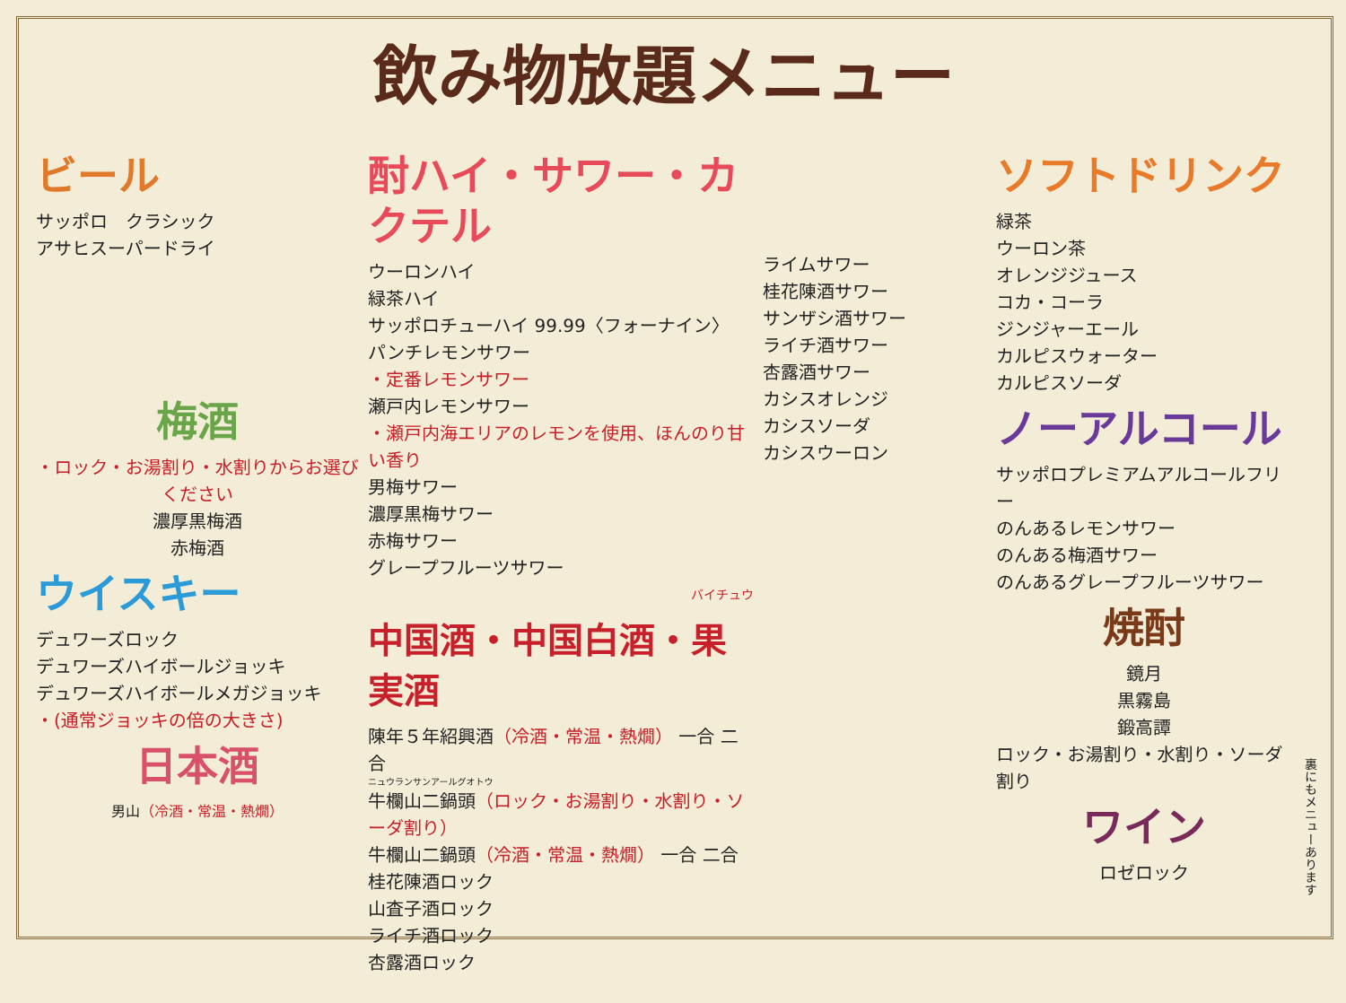飲み物放題メニュー
ビール
サッポロ　クラシック
アサヒスーパードライ
梅酒
・ロック・お湯割り・水割りからお選びください
濃厚黒梅酒
赤梅酒
ウイスキー
デュワーズロック
デュワーズハイボールジョッキ
デュワーズハイボールメガジョッキ
・(通常ジョッキの倍の大きさ)
日本酒
男山（冷酒・常温・熱燗）
酎ハイ・サワー・カクテル
ウーロンハイ
緑茶ハイ
サッポロチューハイ 99.99〈フォーナイン〉
パンチレモンサワー
・定番レモンサワー
瀬戸内レモンサワー
・瀬戸内海エリアのレモンを使用、ほんのり甘い香り
男梅サワー
濃厚黒梅サワー
赤梅サワー
グレープフルーツサワー
バイチュウ
中国酒・中国白酒・果実酒
陳年５年紹興酒（冷酒・常温・熱燗） 一合 二合
ニュウランサンアールグオトウ
牛欄山二鍋頭（ロック・お湯割り・水割り・ソーダ割り）
牛欄山二鍋頭（冷酒・常温・熱燗） 一合 二合
桂花陳酒ロック
山査子酒ロック
ライチ酒ロック
杏露酒ロック
ライムサワー
桂花陳酒サワー
サンザシ酒サワー
ライチ酒サワー
杏露酒サワー
カシスオレンジ
カシスソーダ
カシスウーロン
ソフトドリンク
緑茶
ウーロン茶
オレンジジュース
コカ・コーラ
ジンジャーエール
カルピスウォーター
カルピスソーダ
ノーアルコール
サッポロプレミアムアルコールフリー
のんあるレモンサワー
のんある梅酒サワー
のんあるグレープフルーツサワー
焼酎
鏡月
黒霧島
鍛高譚
ロック・お湯割り・水割り・ソーダ割り
ワイン
ロゼロック
裏にもメニューあります